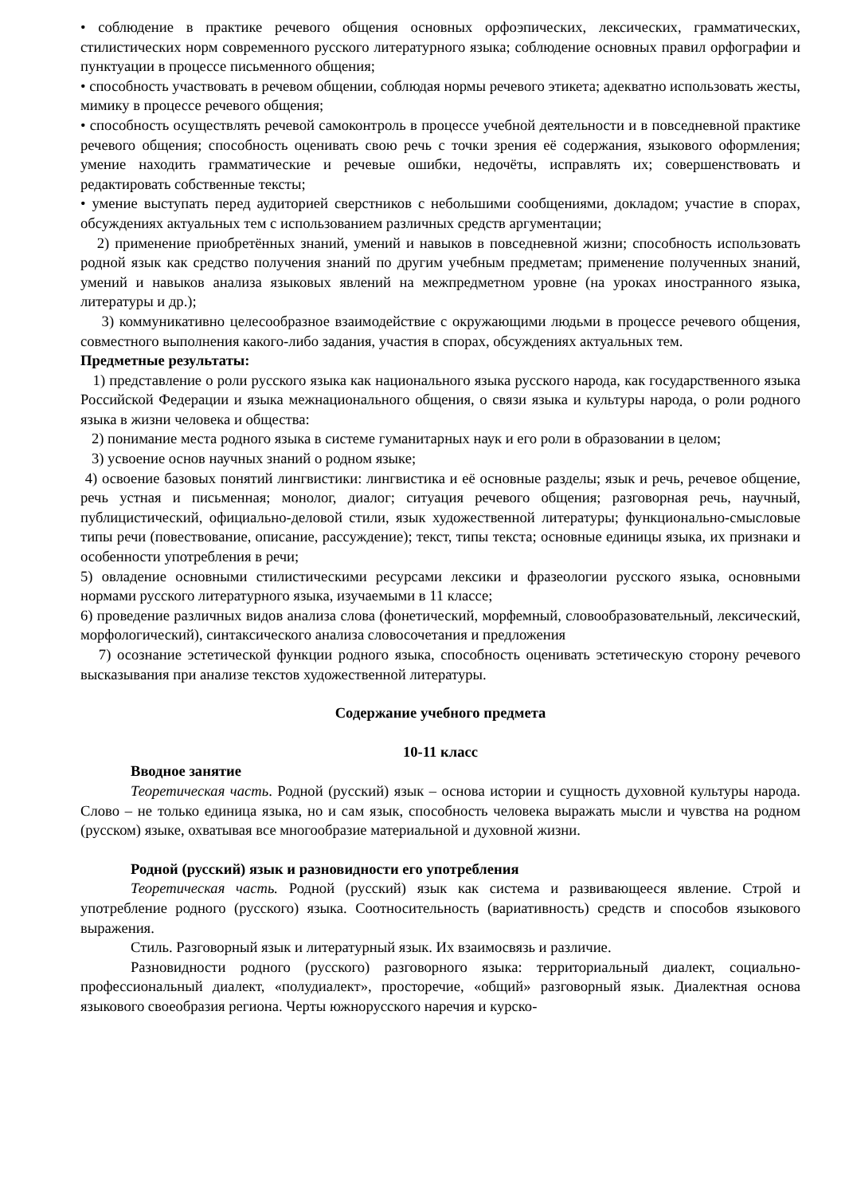• соблюдение в практике речевого общения основных орфоэпических, лексических, грамматических, стилистических норм современного русского литературного языка; соблюдение основных правил орфографии и пунктуации в процессе письменного общения;
• способность участвовать в речевом общении, соблюдая нормы речевого этикета; адекватно использовать жесты, мимику в процессе речевого общения;
• способность осуществлять речевой самоконтроль в процессе учебной деятельности и в повседневной практике речевого общения; способность оценивать свою речь с точки зрения её содержания, языкового оформления; умение находить грамматические и речевые ошибки, недочёты, исправлять их; совершенствовать и редактировать собственные тексты;
• умение выступать перед аудиторией сверстников с небольшими сообщениями, докладом; участие в спорах, обсуждениях актуальных тем с использованием различных средств аргументации;
2) применение приобретённых знаний, умений и навыков в повседневной жизни; способность использовать родной язык как средство получения знаний по другим учебным предметам; применение полученных знаний, умений и навыков анализа языковых явлений на межпредметном уровне (на уроках иностранного языка, литературы и др.);
3) коммуникативно целесообразное взаимодействие с окружающими людьми в процессе речевого общения, совместного выполнения какого-либо задания, участия в спорах, обсуждениях актуальных тем.
Предметные результаты:
1) представление о роли русского языка как национального языка русского народа, как государственного языка Российской Федерации и языка межнационального общения, о связи языка и культуры народа, о роли родного языка в жизни человека и общества:
2) понимание места родного языка в системе гуманитарных наук и его роли в образовании в целом;
3) усвоение основ научных знаний о родном языке;
4) освоение базовых понятий лингвистики: лингвистика и её основные разделы; язык и речь, речевое общение, речь устная и письменная; монолог, диалог; ситуация речевого общения; разговорная речь, научный, публицистический, официально-деловой стили, язык художественной литературы; функционально-смысловые типы речи (повествование, описание, рассуждение); текст, типы текста; основные единицы языка, их признаки и особенности употребления в речи;
5) овладение основными стилистическими ресурсами лексики и фразеологии русского языка, основными нормами русского литературного языка, изучаемыми в 11 классе;
6) проведение различных видов анализа слова (фонетический, морфемный, словообразовательный, лексический, морфологический), синтаксического анализа словосочетания и предложения
7) осознание эстетической функции родного языка, способность оценивать эстетическую сторону речевого высказывания при анализе текстов художественной литературы.
Содержание учебного предмета
10-11 класс
Вводное занятие
Теоретическая часть. Родной (русский) язык – основа истории и сущность духовной культуры народа. Слово – не только единица языка, но и сам язык, способность человека выражать мысли и чувства на родном (русском) языке, охватывая все многообразие материальной и духовной жизни.
Родной (русский) язык и разновидности его употребления
Теоретическая часть. Родной (русский) язык как система и развивающееся явление. Строй и употребление родного (русского) языка. Соотносительность (вариативность) средств и способов языкового выражения.
Стиль. Разговорный язык и литературный язык. Их взаимосвязь и различие.
Разновидности родного (русского) разговорного языка: территориальный диалект, социально-профессиональный диалект, «полудиалект», просторечие, «общий» разговорный язык. Диалектная основа языкового своеобразия региона. Черты южнорусского наречия и курско-